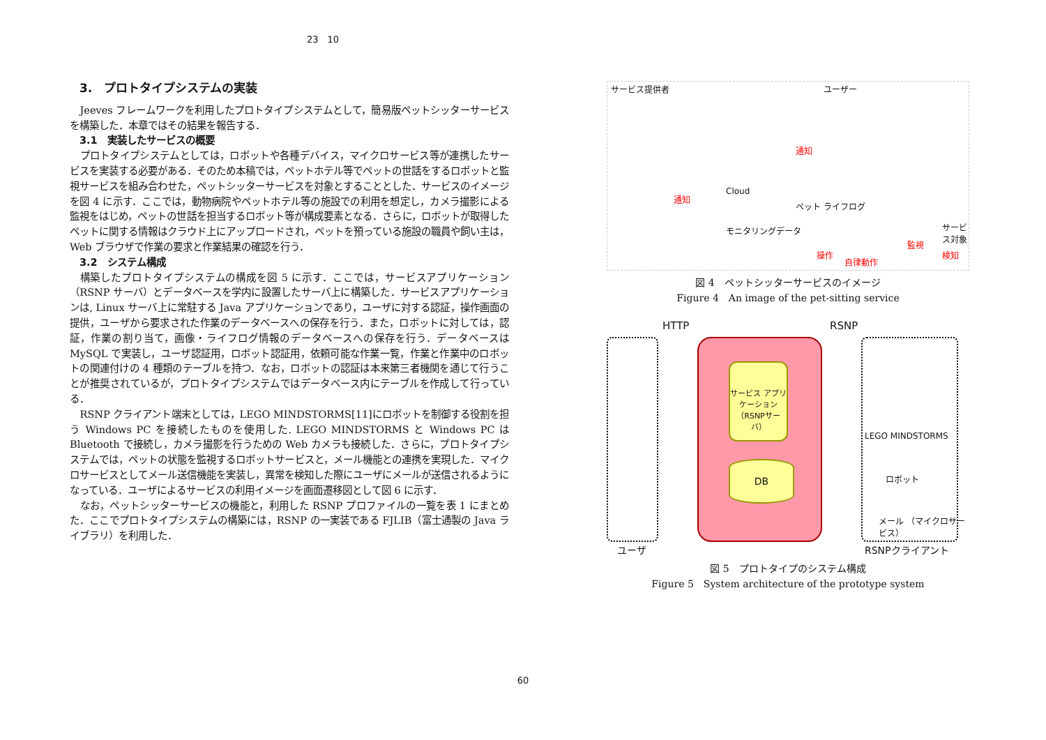23　10
3.　プロトタイプシステムの実装
Jeeves フレームワークを利用したプロトタイプシステムとして，簡易版ペットシッターサービスを構築した．本章ではその結果を報告する．
3.1　実装したサービスの概要
プロトタイプシステムとしては，ロボットや各種デバイス，マイクロサービス等が連携したサービスを実装する必要がある．そのため本稿では，ペットホテル等でペットの世話をするロボットと監視サービスを組み合わせた，ペットシッターサービスを対象とすることとした．サービスのイメージを図 4 に示す．ここでは，動物病院やペットホテル等の施設での利用を想定し，カメラ撮影による監視をはじめ，ペットの世話を担当するロボット等が構成要素となる．さらに，ロボットが取得したペットに関する情報はクラウド上にアップロードされ，ペットを預っている施設の職員や飼い主は，Web ブラウザで作業の要求と作業結果の確認を行う．
3.2　システム構成
構築したプロトタイプシステムの構成を図 5 に示す．ここでは，サービスアプリケーション（RSNP サーバ）とデータベースを学内に設置したサーバ上に構築した．サービスアプリケーションは, Linux サーバ上に常駐する Java アプリケーションであり，ユーザに対する認証，操作画面の提供，ユーザから要求された作業のデータベースへの保存を行う．また，ロボットに対しては，認証，作業の割り当て，画像・ライフログ情報のデータベースへの保存を行う．データベースは MySQL で実装し，ユーザ認証用，ロボット認証用，依頼可能な作業一覧，作業と作業中のロボットの関連付けの 4 種類のテーブルを持つ．なお，ロボットの認証は本来第三者機関を通じて行うことが推奨されているが，プロトタイプシステムではデータベース内にテーブルを作成して行っている．
RSNP クライアント端末としては，LEGO MINDSTORMS[11]にロボットを制御する役割を担う Windows PC を接続したものを使用した. LEGO MINDSTORMS と Windows PC は Bluetooth で接続し，カメラ撮影を行うための Web カメラも接続した．さらに，プロトタイプシステムでは，ペットの状態を監視するロボットサービスと，メール機能との連携を実現した．マイクロサービスとしてメール送信機能を実装し，異常を検知した際にユーザにメールが送信されるようになっている．ユーザによるサービスの利用イメージを画面遷移図として図 6 に示す．
なお，ペットシッターサービスの機能と，利用した RSNP プロファイルの一覧を表 1 にまとめた．ここでプロトタイプシステムの構築には，RSNP の一実装である FJLIB（富士通製の Java ライブラリ）を利用した．
サービス提供者 ユーザー
Cloud
ペット ライフログ
モニタリングデータ サービス対象
通知
通知
操作
監視
検知
自律動作
図 4　ペットシッターサービスのイメージ
Figure 4　An image of the pet-sitting service
HTTP RSNP
サービス アプリケーション （RSNPサーバ）
DB
LEGO MINDSTORMS
ロボット
メール （マイクロサービス）
ユーザ RSNPクライアント
図 5　プロトタイプのシステム構成
Figure 5　System architecture of the prototype system
60